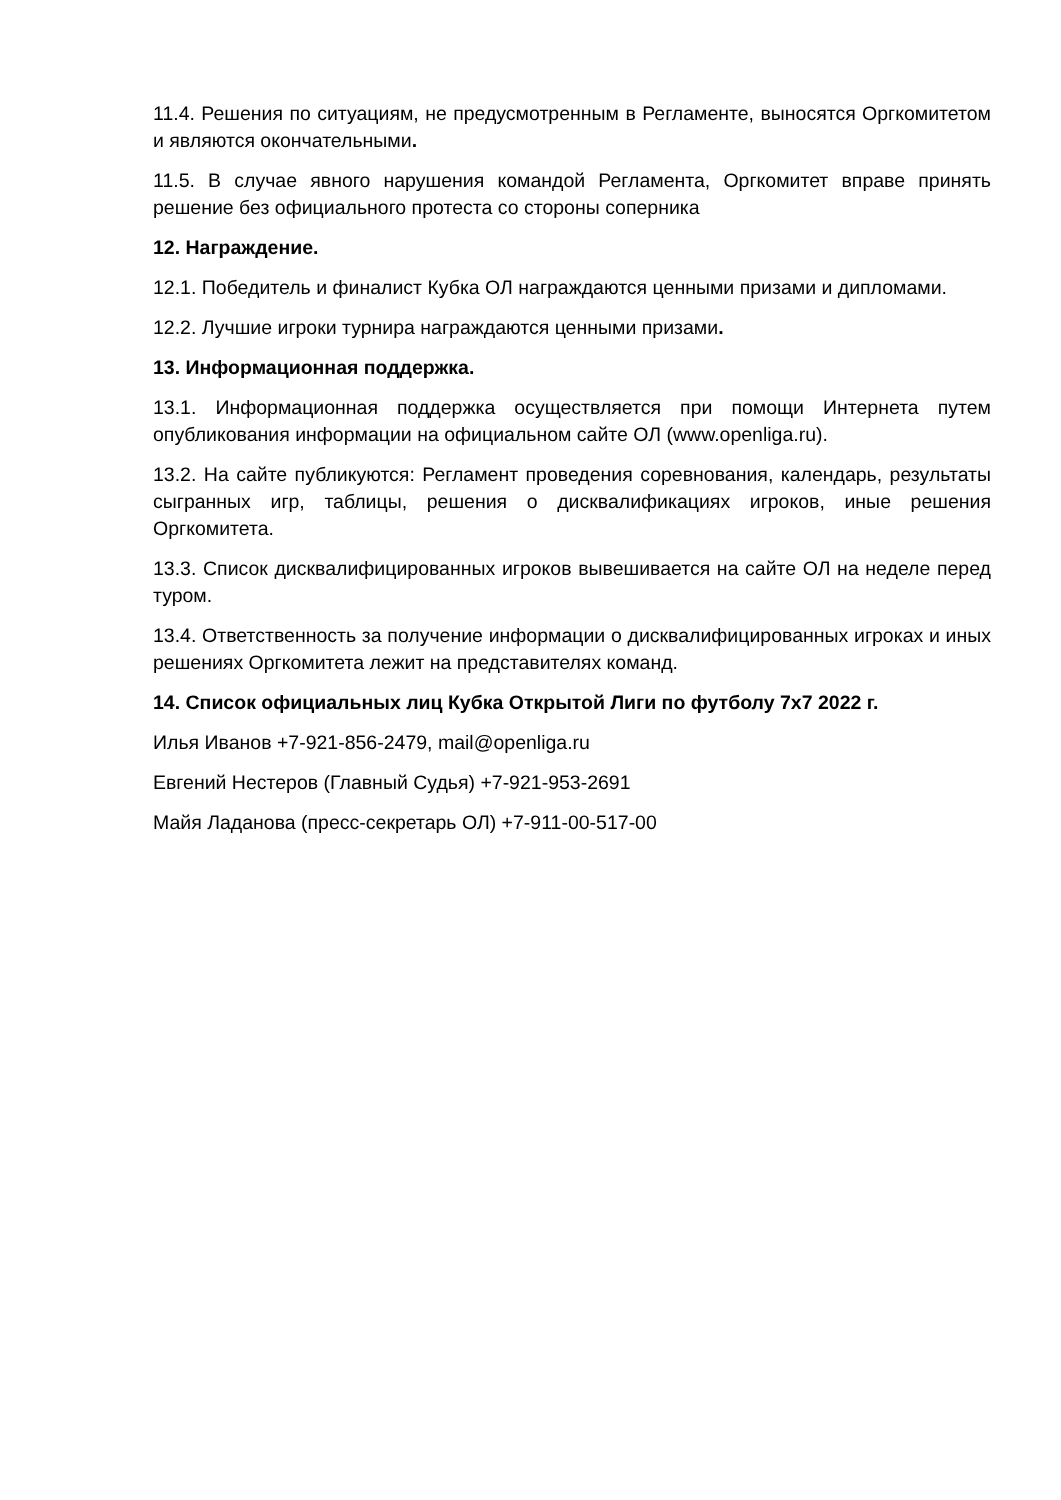11.4. Решения по ситуациям, не предусмотренным в Регламенте, выносятся Оргкомитетом и являются окончательными.
11.5. В случае явного нарушения командой Регламента, Оргкомитет вправе принять решение без официального протеста со стороны соперника
12. Награждение.
12.1. Победитель и финалист Кубка ОЛ награждаются ценными призами и дипломами.
12.2. Лучшие игроки турнира награждаются ценными призами.
13. Информационная поддержка.
13.1. Информационная поддержка осуществляется при помощи Интернета путем опубликования информации на официальном сайте ОЛ (www.openliga.ru).
13.2. На сайте публикуются: Регламент проведения соревнования, календарь, результаты сыгранных игр, таблицы, решения о дисквалификациях игроков, иные решения Оргкомитета.
13.3. Список дисквалифицированных игроков вывешивается на сайте ОЛ на неделе перед туром.
13.4. Ответственность за получение информации о дисквалифицированных игроках и иных решениях Оргкомитета лежит на представителях команд.
14. Список официальных лиц Кубка Открытой Лиги по футболу 7х7 2022 г.
Илья Иванов +7-921-856-2479, mail@openliga.ru
Евгений Нестеров (Главный Судья) +7-921-953-2691
Майя Ладанова (пресс-секретарь ОЛ) +7-911-00-517-00